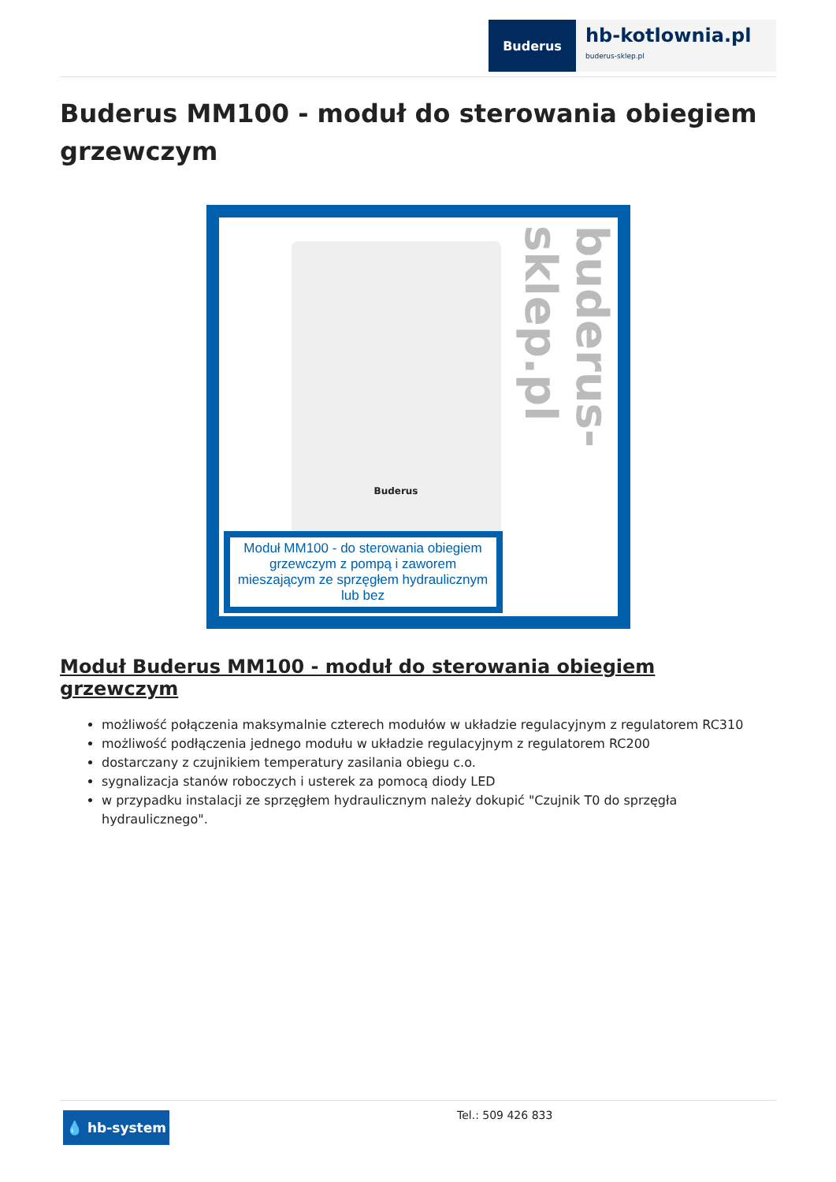Buderus
hb-kotlownia.pl
buderus-sklep.pl
Buderus MM100 - moduł do sterowania obiegiem grzewczym
Buderus
buderus-sklep.pl
Moduł MM100 - do sterowania obiegiem grzewczym z pompą i zaworem mieszającym ze sprzęgłem hydraulicznym lub bez
Moduł Buderus MM100 - moduł do sterowania obiegiem grzewczym
możliwość połączenia maksymalnie czterech modułów w układzie regulacyjnym z regulatorem RC310
możliwość podłączenia jednego modułu w układzie regulacyjnym z regulatorem RC200
dostarczany z czujnikiem temperatury zasilania obiegu c.o.
sygnalizacja stanów roboczych i usterek za pomocą diody LED
w przypadku instalacji ze sprzęgłem hydraulicznym należy dokupić "Czujnik T0 do sprzęgła hydraulicznego".
💧 hb-system
Tel.: 509 426 833